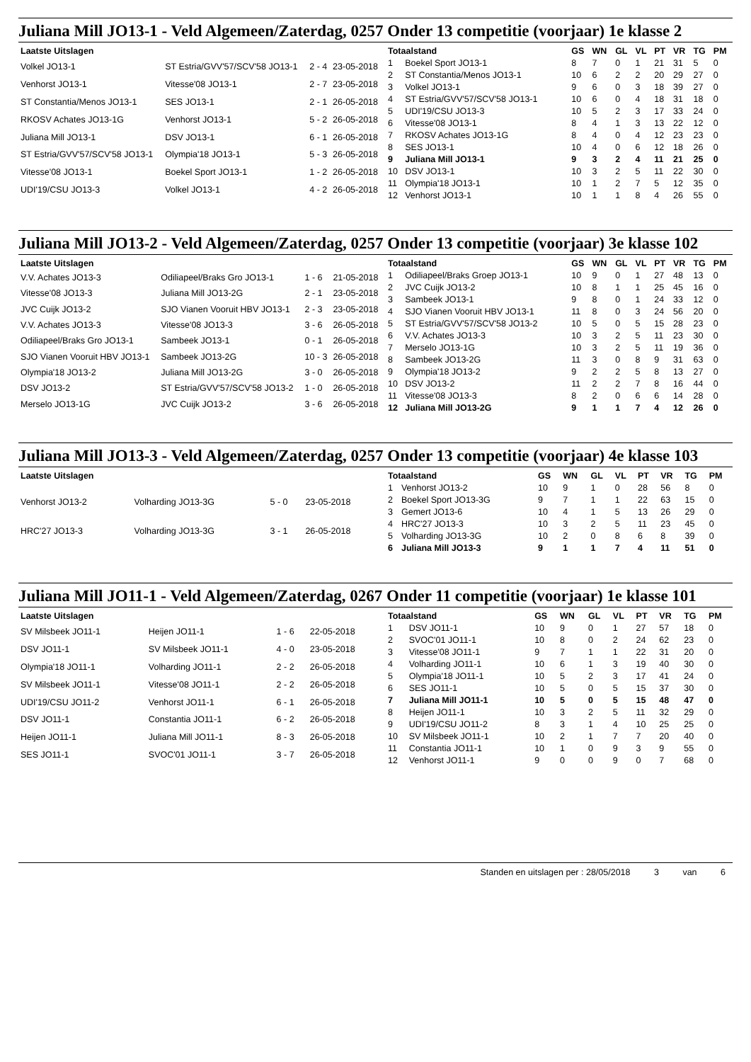Juliana Mill JO13-1 - Veld Algemeen/Zaterdag, 0257 Onder 13 competitie (voorjaar) 1e klasse 2
| Laatste Uitslagen | | | |
| --- | --- | --- | --- |
| Volkel JO13-1 | ST Estria/GVV'57/SCV'58 JO13-1 | 2 - 4 | 23-05-2018 |
| Venhorst JO13-1 | Vitesse'08 JO13-1 | 2 - 7 | 23-05-2018 |
| ST Constantia/Menos JO13-1 | SES JO13-1 | 2 - 1 | 26-05-2018 |
| RKOSV Achates JO13-1G | Venhorst JO13-1 | 5 - 2 | 26-05-2018 |
| Juliana Mill JO13-1 | DSV JO13-1 | 6 - 1 | 26-05-2018 |
| ST Estria/GVV'57/SCV'58 JO13-1 | Olympia'18 JO13-1 | 5 - 3 | 26-05-2018 |
| Vitesse'08 JO13-1 | Boekel Sport JO13-1 | 1 - 2 | 26-05-2018 |
| UDI'19/CSU JO13-3 | Volkel JO13-1 | 4 - 2 | 26-05-2018 |
| Totaalstand | | GS | WN | GL | VL | PT | VR | TG | PM |
| --- | --- | --- | --- | --- | --- | --- | --- | --- | --- |
| 1 | Boekel Sport JO13-1 | 8 | 7 | 0 | 1 | 21 | 31 | 5 | 0 |
| 2 | ST Constantia/Menos JO13-1 | 10 | 6 | 2 | 2 | 20 | 29 | 27 | 0 |
| 3 | Volkel JO13-1 | 9 | 6 | 0 | 3 | 18 | 39 | 27 | 0 |
| 4 | ST Estria/GVV'57/SCV'58 JO13-1 | 10 | 6 | 0 | 4 | 18 | 31 | 18 | 0 |
| 5 | UDI'19/CSU JO13-3 | 10 | 5 | 2 | 3 | 17 | 33 | 24 | 0 |
| 6 | Vitesse'08 JO13-1 | 8 | 4 | 1 | 3 | 13 | 22 | 12 | 0 |
| 7 | RKOSV Achates JO13-1G | 8 | 4 | 0 | 4 | 12 | 23 | 23 | 0 |
| 8 | SES JO13-1 | 10 | 4 | 0 | 6 | 12 | 18 | 26 | 0 |
| 9 | Juliana Mill JO13-1 | 9 | 3 | 2 | 4 | 11 | 21 | 25 | 0 |
| 10 | DSV JO13-1 | 10 | 3 | 2 | 5 | 11 | 22 | 30 | 0 |
| 11 | Olympia'18 JO13-1 | 10 | 1 | 2 | 7 | 5 | 12 | 35 | 0 |
| 12 | Venhorst JO13-1 | 10 | 1 | 1 | 8 | 4 | 26 | 55 | 0 |
Juliana Mill JO13-2 - Veld Algemeen/Zaterdag, 0257 Onder 13 competitie (voorjaar) 3e klasse 102
| Laatste Uitslagen | | | |
| --- | --- | --- | --- |
| V.V. Achates JO13-3 | Odiliapeel/Braks Gro JO13-1 | 1 - 6 | 21-05-2018 |
| Vitesse'08 JO13-3 | Juliana Mill JO13-2G | 2 - 1 | 23-05-2018 |
| JVC Cuijk JO13-2 | SJO Vianen Vooruit HBV JO13-1 | 2 - 3 | 23-05-2018 |
| V.V. Achates JO13-3 | Vitesse'08 JO13-3 | 3 - 6 | 26-05-2018 |
| Odiliapeel/Braks Gro JO13-1 | Sambeek JO13-1 | 0 - 1 | 26-05-2018 |
| SJO Vianen Vooruit HBV JO13-1 | Sambeek JO13-2G | 10 - 3 | 26-05-2018 |
| Olympia'18 JO13-2 | Juliana Mill JO13-2G | 3 - 0 | 26-05-2018 |
| DSV JO13-2 | ST Estria/GVV'57/SCV'58 JO13-2 | 1 - 0 | 26-05-2018 |
| Merselo JO13-1G | JVC Cuijk JO13-2 | 3 - 6 | 26-05-2018 |
| Totaalstand | | GS | WN | GL | VL | PT | VR | TG | PM |
| --- | --- | --- | --- | --- | --- | --- | --- | --- | --- |
| 1 | Odiliapeel/Braks Groep JO13-1 | 10 | 9 | 0 | 1 | 27 | 48 | 13 | 0 |
| 2 | JVC Cuijk JO13-2 | 10 | 8 | 1 | 1 | 25 | 45 | 16 | 0 |
| 3 | Sambeek JO13-1 | 9 | 8 | 0 | 1 | 24 | 33 | 12 | 0 |
| 4 | SJO Vianen Vooruit HBV JO13-1 | 11 | 8 | 0 | 3 | 24 | 56 | 20 | 0 |
| 5 | ST Estria/GVV'57/SCV'58 JO13-2 | 10 | 5 | 0 | 5 | 15 | 28 | 23 | 0 |
| 6 | V.V. Achates JO13-3 | 10 | 3 | 2 | 5 | 11 | 23 | 30 | 0 |
| 7 | Merselo JO13-1G | 10 | 3 | 2 | 5 | 11 | 19 | 36 | 0 |
| 8 | Sambeek JO13-2G | 11 | 3 | 0 | 8 | 9 | 31 | 63 | 0 |
| 9 | Olympia'18 JO13-2 | 9 | 2 | 2 | 5 | 8 | 13 | 27 | 0 |
| 10 | DSV JO13-2 | 11 | 2 | 2 | 7 | 8 | 16 | 44 | 0 |
| 11 | Vitesse'08 JO13-3 | 8 | 2 | 0 | 6 | 6 | 14 | 28 | 0 |
| 12 | Juliana Mill JO13-2G | 9 | 1 | 1 | 7 | 4 | 12 | 26 | 0 |
Juliana Mill JO13-3 - Veld Algemeen/Zaterdag, 0257 Onder 13 competitie (voorjaar) 4e klasse 103
| Laatste Uitslagen | | | |
| --- | --- | --- | --- |
| Venhorst JO13-2 | Volharding JO13-3G | 5 - 0 | 23-05-2018 |
| HRC'27 JO13-3 | Volharding JO13-3G | 3 - 1 | 26-05-2018 |
| Totaalstand | | GS | WN | GL | VL | PT | VR | TG | PM |
| --- | --- | --- | --- | --- | --- | --- | --- | --- | --- |
| 1 | Venhorst JO13-2 | 10 | 9 | 1 | 0 | 28 | 56 | 8 | 0 |
| 2 | Boekel Sport JO13-3G | 9 | 7 | 1 | 1 | 22 | 63 | 15 | 0 |
| 3 | Gemert JO13-6 | 10 | 4 | 1 | 5 | 13 | 26 | 29 | 0 |
| 4 | HRC'27 JO13-3 | 10 | 3 | 2 | 5 | 11 | 23 | 45 | 0 |
| 5 | Volharding JO13-3G | 10 | 2 | 0 | 8 | 6 | 8 | 39 | 0 |
| 6 | Juliana Mill JO13-3 | 9 | 1 | 1 | 7 | 4 | 11 | 51 | 0 |
Juliana Mill JO11-1 - Veld Algemeen/Zaterdag, 0267 Onder 11 competitie (voorjaar) 1e klasse 101
| Laatste Uitslagen | | | |
| --- | --- | --- | --- |
| SV Milsbeek JO11-1 | Heijen JO11-1 | 1 - 6 | 22-05-2018 |
| DSV JO11-1 | SV Milsbeek JO11-1 | 4 - 0 | 23-05-2018 |
| Olympia'18 JO11-1 | Volharding JO11-1 | 2 - 2 | 26-05-2018 |
| SV Milsbeek JO11-1 | Vitesse'08 JO11-1 | 2 - 2 | 26-05-2018 |
| UDI'19/CSU JO11-2 | Venhorst JO11-1 | 6 - 1 | 26-05-2018 |
| DSV JO11-1 | Constantia JO11-1 | 6 - 2 | 26-05-2018 |
| Heijen JO11-1 | Juliana Mill JO11-1 | 8 - 3 | 26-05-2018 |
| SES JO11-1 | SVOC'01 JO11-1 | 3 - 7 | 26-05-2018 |
| Totaalstand | | GS | WN | GL | VL | PT | VR | TG | PM |
| --- | --- | --- | --- | --- | --- | --- | --- | --- | --- |
| 1 | DSV JO11-1 | 10 | 9 | 0 | 1 | 27 | 57 | 18 | 0 |
| 2 | SVOC'01 JO11-1 | 10 | 8 | 0 | 2 | 24 | 62 | 23 | 0 |
| 3 | Vitesse'08 JO11-1 | 9 | 7 | 1 | 1 | 22 | 31 | 20 | 0 |
| 4 | Volharding JO11-1 | 10 | 6 | 1 | 3 | 19 | 40 | 30 | 0 |
| 5 | Olympia'18 JO11-1 | 10 | 5 | 2 | 3 | 17 | 41 | 24 | 0 |
| 6 | SES JO11-1 | 10 | 5 | 0 | 5 | 15 | 37 | 30 | 0 |
| 7 | Juliana Mill JO11-1 | 10 | 5 | 0 | 5 | 15 | 48 | 47 | 0 |
| 8 | Heijen JO11-1 | 10 | 3 | 2 | 5 | 11 | 32 | 29 | 0 |
| 9 | UDI'19/CSU JO11-2 | 8 | 3 | 1 | 4 | 10 | 25 | 25 | 0 |
| 10 | SV Milsbeek JO11-1 | 10 | 2 | 1 | 7 | 7 | 20 | 40 | 0 |
| 11 | Constantia JO11-1 | 10 | 1 | 0 | 9 | 3 | 9 | 55 | 0 |
| 12 | Venhorst JO11-1 | 9 | 0 | 0 | 9 | 0 | 7 | 68 | 0 |
Standen en uitslagen per : 28/05/2018 3 van 6